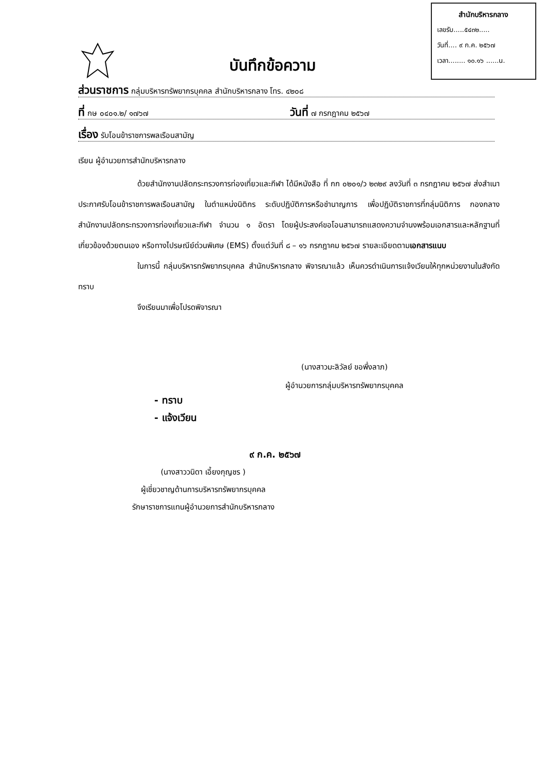สำนักบริหารกลาง
เลขรับ.....๕๔๓๒.....
วันที่.... ๙ ก.ค. ๒๕๖๗
เวลา........ ๑๐.๑๖ ......น.
บันทึกข้อความ
ส่วนราชการ กลุ่มบริหารทรัพยากรบุคคล สำนักบริหารกลาง โทร. ๔๒๐๘
ที่ กษ ๐๔๐๑.๒/ ๑๗๖๗ วันที่ ๗ กรกฎาคม ๒๕๖๗
เรื่อง รับโอนข้าราชการพลเรือนสามัญ
เรียน ผู้อำนวยการสำนักบริหารกลาง
ด้วยสำนักงานปลัดกระทรวงการท่องเที่ยวและกีฬา ได้มีหนังสือ ที่ กก ๐๒๐๑/ว ๒๓๒๙ ลงวันที่ ๓ กรกฎาคม ๒๕๖๗ ส่งสำเนาประกาศรับโอนข้าราชการพลเรือนสามัญ ในตำแหน่งนิติกร ระดับปฏิบัติการหรือชำนาญการ เพื่อปฏิบัติราชการที่กลุ่มนิติการ กองกลาง สำนักงานปลัดกระทรวงการท่องเที่ยวและกีฬา จำนวน ๑ อัตรา โดยผู้ประสงค์ขอโอนสามารถแสดงความจำนงพร้อมเอกสารและหลักฐานที่เกี่ยวข้องด้วยตนเอง หรือทางไปรษณีย์ด่วนพิเศษ (EMS) ตั้งแต่วันที่ ๘ – ๑๖ กรกฎาคม ๒๕๖๗ รายละเอียดตามเอกสารแนบ
ในการนี้ กลุ่มบริหารทรัพยากรบุคคล สำนักบริหารกลาง พิจารณาแล้ว เห็นควรดำเนินการแจ้งเวียนให้ทุกหน่วยงานในสังกัดทราบ
จึงเรียนมาเพื่อโปรดพิจารณา
(นางสาวมะลิวัลย์ ขอพึ่งลาภ)
ผู้อำนวยการกลุ่มบริหารทรัพยากรบุคคล
- ทราบ
- แจ้งเวียน
๙ ก.ค. ๒๕๖๗
(นางสาววนิดา เอี้ยงกุญชร )
ผู้เชี่ยวชาญด้านการบริหารทรัพยากรบุคคล
รักษาราชการแทนผู้อำนวยการสำนักบริหารกลาง